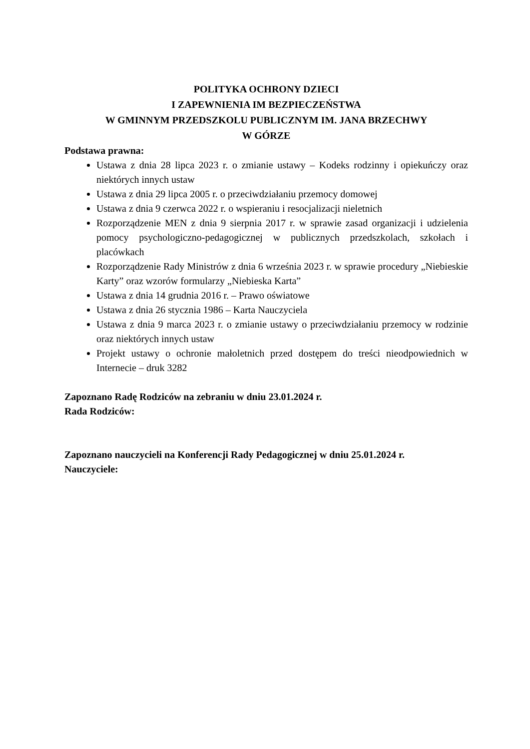POLITYKA OCHRONY DZIECI
I ZAPEWNIENIA IM BEZPIECZEŃSTWA
W GMINNYM PRZEDSZKOLU PUBLICZNYM IM. JANA BRZECHWY
W GÓRZE
Podstawa prawna:
Ustawa z dnia 28 lipca 2023 r. o zmianie ustawy – Kodeks rodzinny i opiekuńczy oraz niektórych innych ustaw
Ustawa z dnia 29 lipca 2005 r. o przeciwdziałaniu przemocy domowej
Ustawa z dnia 9 czerwca 2022 r. o wspieraniu i resocjalizacji nieletnich
Rozporządzenie MEN z dnia 9 sierpnia 2017 r. w sprawie zasad organizacji i udzielenia pomocy psychologiczno-pedagogicznej w publicznych przedszkolach, szkołach i placówkach
Rozporządzenie Rady Ministrów z dnia 6 września 2023 r. w sprawie procedury „Niebieskie Karty” oraz wzorów formularzy „Niebieska Karta”
Ustawa z dnia 14 grudnia 2016 r. – Prawo oświatowe
Ustawa z dnia 26 stycznia 1986 – Karta Nauczyciela
Ustawa z dnia 9 marca 2023 r. o zmianie ustawy o przeciwdziałaniu przemocy w rodzinie oraz niektórych innych ustaw
Projekt ustawy o ochronie małoletnich przed dostępem do treści nieodpowiednich w Internecie – druk 3282
Zapoznano Radę Rodziców na zebraniu w dniu 23.01.2024 r.
Rada Rodziców:
Zapoznano nauczycieli na Konferencji Rady Pedagogicznej w dniu 25.01.2024 r.
Nauczyciele: